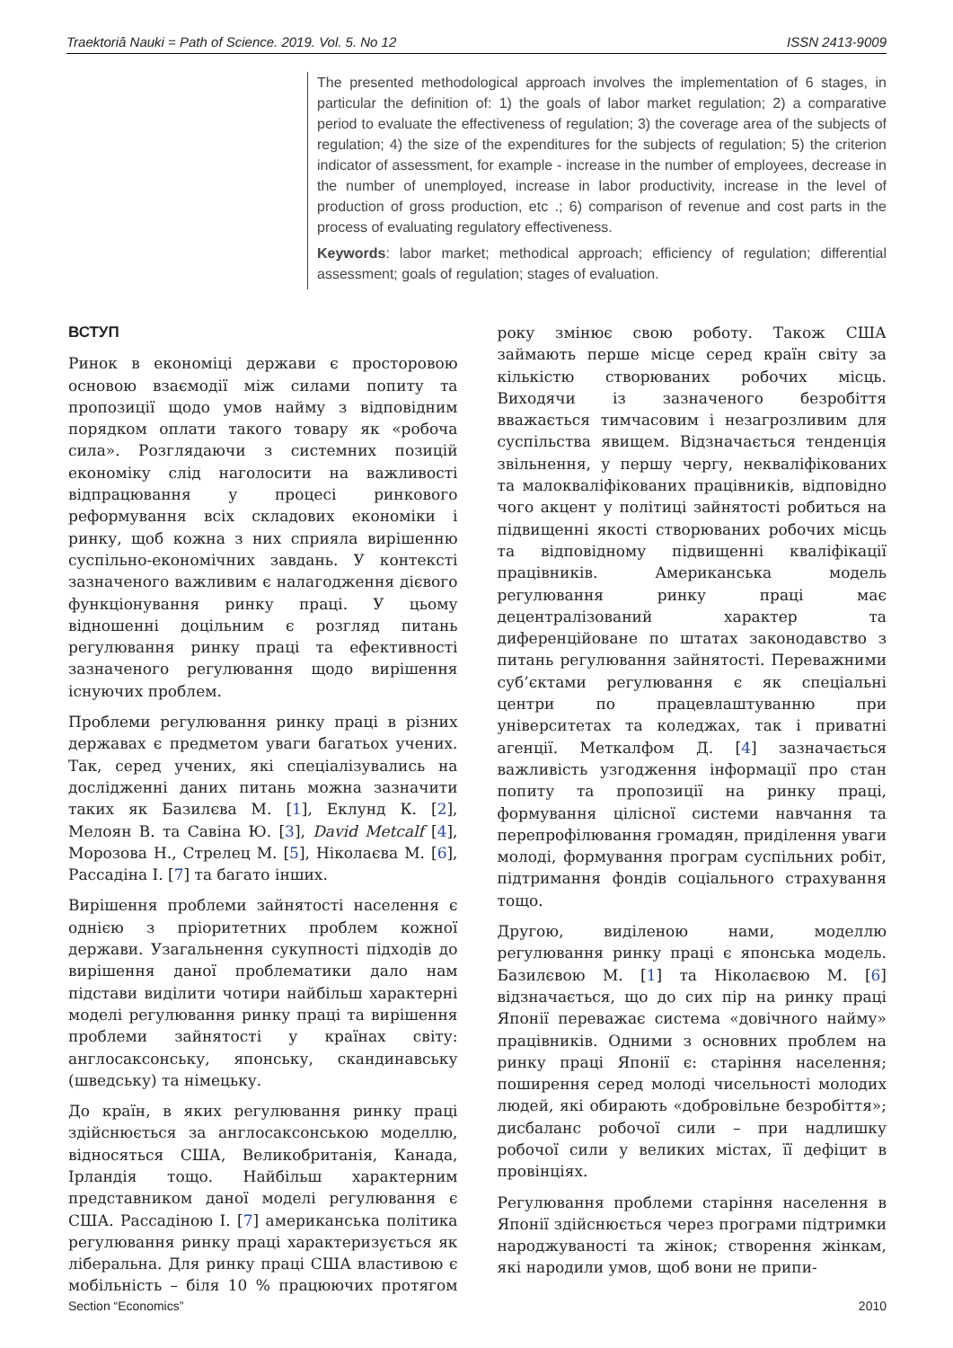Traektoriâ Nauki = Path of Science. 2019. Vol. 5. No 12 ISSN 2413-9009
The presented methodological approach involves the implementation of 6 stages, in particular the definition of: 1) the goals of labor market regulation; 2) a comparative period to evaluate the effectiveness of regulation; 3) the coverage area of the subjects of regulation; 4) the size of the expenditures for the subjects of regulation; 5) the criterion indicator of assessment, for example - increase in the number of employees, decrease in the number of unemployed, increase in labor productivity, increase in the level of production of gross production, etc .; 6) comparison of revenue and cost parts in the process of evaluating regulatory effectiveness.
Keywords: labor market; methodical approach; efficiency of regulation; differential assessment; goals of regulation; stages of evaluation.
ВСТУП
Ринок в економіці держави є просторовою основою взаємодії між силами попиту та пропозиції щодо умов найму з відповідним порядком оплати такого товару як «робоча сила». Розглядаючи з системних позицій економіку слід наголосити на важливості відпрацювання у процесі ринкового реформування всіх складових економіки і ринку, щоб кожна з них сприяла вирішенню суспільно-економічних завдань. У контексті зазначеного важливим є налагодження дієвого функціонування ринку праці. У цьому відношенні доцільним є розгляд питань регулювання ринку праці та ефективності зазначеного регулювання щодо вирішення існуючих проблем.
Проблеми регулювання ринку праці в різних державах є предметом уваги багатьох учених. Так, серед учених, які спеціалізувались на дослідженні даних питань можна зазначити таких як Базилєва М. [1], Еклунд К. [2], Мелоян В. та Савіна Ю. [3], David Metcalf [4], Морозова Н., Стрелец М. [5], Ніколаєва М. [6], Рассадіна І. [7] та багато інших.
Вирішення проблеми зайнятості населення є однією з пріоритетних проблем кожної держави. Узагальнення сукупності підходів до вирішення даної проблематики дало нам підстави виділити чотири найбільш характерні моделі регулювання ринку праці та вирішення проблеми зайнятості у країнах світу: англосаксонську, японську, скандинавську (шведську) та німецьку.
До країн, в яких регулювання ринку праці здійснюється за англосаксонською моделлю, відносяться США, Великобританія, Канада, Ірландія тощо. Найбільш характерним представником даної моделі регулювання є США. Рассадіною І. [7] американська політика регулювання ринку праці характеризується як ліберальна. Для ринку праці США властивою є мобільність – біля 10 % працюючих протягом року змінює свою роботу. Також США займають перше місце серед країн світу за кількістю створюваних робочих місць. Виходячи із зазначеного безробіття вважається тимчасовим і незагрозливим для суспільства явищем. Відзначається тенденція звільнення, у першу чергу, некваліфікованих та малокваліфікованих працівників, відповідно чого акцент у політиці зайнятості робиться на підвищенні якості створюваних робочих місць та відповідному підвищенні кваліфікації працівників. Американська модель регулювання ринку праці має децентралізований характер та диференційоване по штатах законодавство з питань регулювання зайнятості. Переважними суб’єктами регулювання є як спеціальні центри по працевлаштуванню при університетах та коледжах, так і приватні агенції. Меткалфом Д. [4] зазначається важливість узгодження інформації про стан попиту та пропозиції на ринку праці, формування цілісної системи навчання та перепрофілювання громадян, приділення уваги молоді, формування програм суспільних робіт, підтримання фондів соціального страхування тощо.
Другою, виділеною нами, моделлю регулювання ринку праці є японська модель. Базилєвою М. [1] та Ніколаєвою М. [6] відзначається, що до сих пір на ринку праці Японії переважає система «довічного найму» працівників. Одними з основних проблем на ринку праці Японії є: старіння населення; поширення серед молоді чисельності молодих людей, які обирають «добровільне безробіття»; дисбаланс робочої сили – при надлишку робочої сили у великих містах, її дефіцит в провінціях.
Регулювання проблеми старіння населення в Японії здійснюється через програми підтримки народжуваності та жінок; створення жінкам, які народили умов, щоб вони не припи-
Section “Economics” 2010